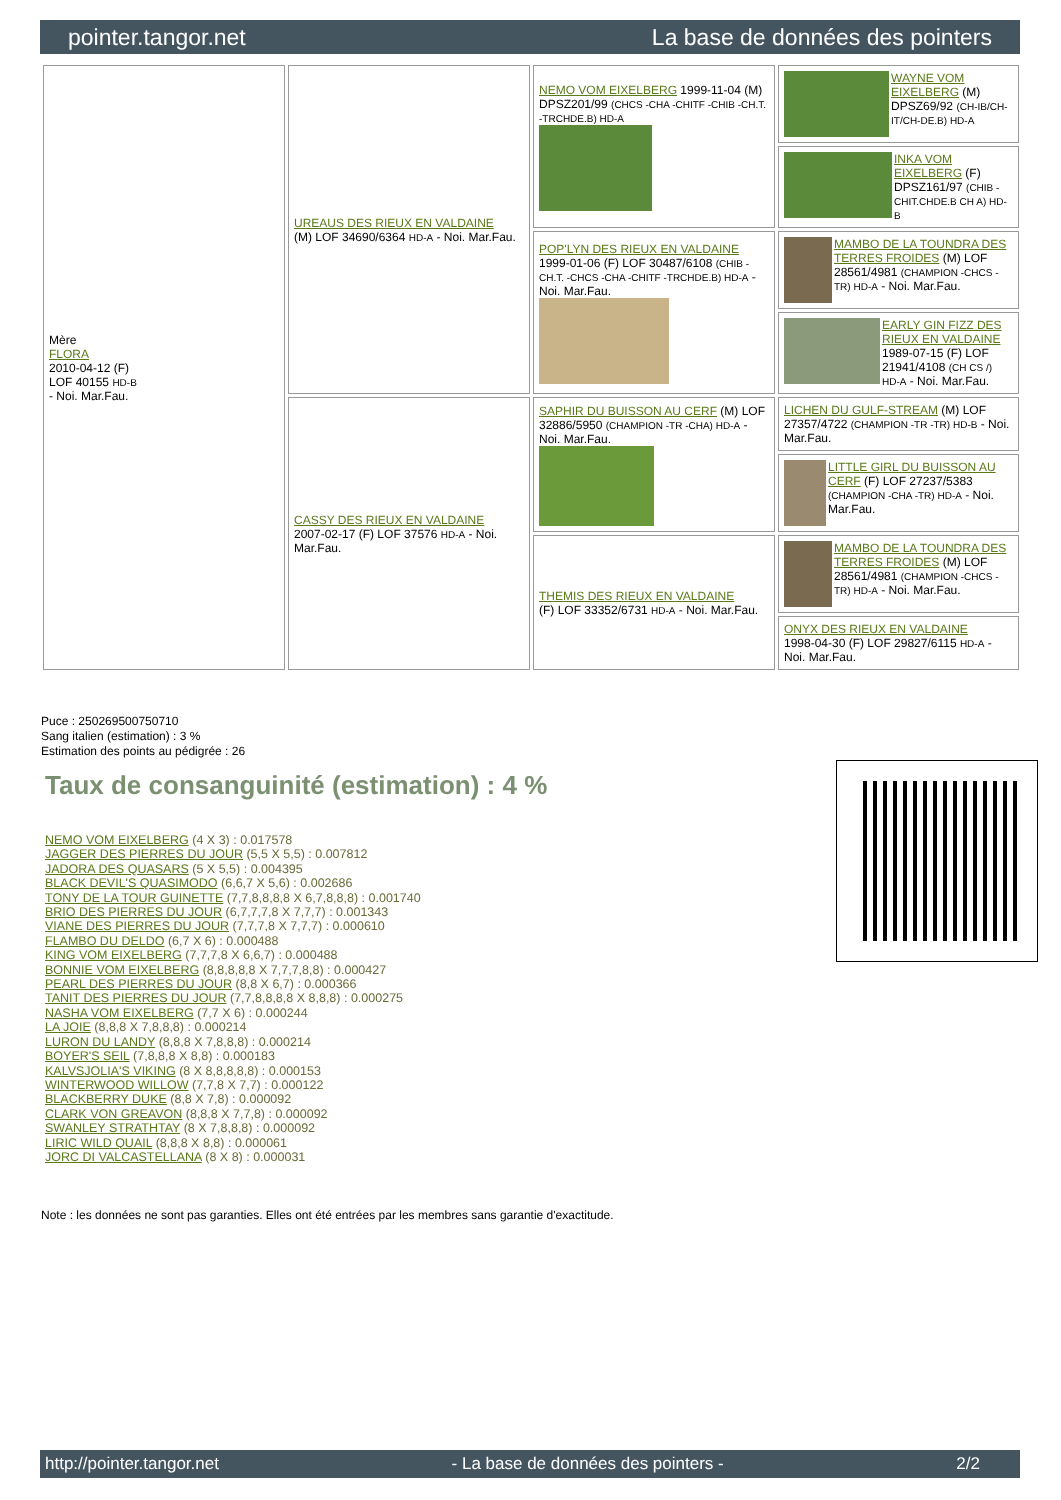pointer.tangor.net La base de données des pointers
| Mère FLORA 2010-04-12 (F) LOF 40155 HD-B - Noi. Mar.Fau. | UREAUS DES RIEUX EN VALDAINE (M) LOF 34690/6364 HD-A - Noi. Mar.Fau. | NEMO VOM EIXELBERG 1999-11-04 (M) DPSZ201/99 (CHCS -CHA -CHITF -CHIB -CH.T. -TRCHDE.B) HD-A | WAYNE VOM EIXELBERG (M) DPSZ69/92 (CH-IB/CH-IT/CH-DE.B) HD-A |
| | | | INKA VOM EIXELBERG (F) DPSZ161/97 (CHIB -CHIT.CHDE.B CH A) HD-B |
| | | POP'LYN DES RIEUX EN VALDAINE 1999-01-06 (F) LOF 30487/6108 (CHIB -CH.T. -CHCS -CHA -CHITF -TRCHDE.B) HD-A - Noi. Mar.Fau. | MAMBO DE LA TOUNDRA DES TERRES FROIDES (M) LOF 28561/4981 (CHAMPION -CHCS -TR) HD-A - Noi. Mar.Fau. |
| | | | EARLY GIN FIZZ DES RIEUX EN VALDAINE 1989-07-15 (F) LOF 21941/4108 (CH CS /) HD-A - Noi. Mar.Fau. |
| | CASSY DES RIEUX EN VALDAINE 2007-02-17 (F) LOF 37576 HD-A - Noi. Mar.Fau. | SAPHIR DU BUISSON AU CERF (M) LOF 32886/5950 (CHAMPION -TR -CHA) HD-A - Noi. Mar.Fau. | LICHEN DU GULF-STREAM (M) LOF 27357/4722 (CHAMPION -TR -TR) HD-B - Noi. Mar.Fau. |
| | | | LITTLE GIRL DU BUISSON AU CERF (F) LOF 27237/5383 (CHAMPION -CHA -TR) HD-A - Noi. Mar.Fau. |
| | | THEMIS DES RIEUX EN VALDAINE (F) LOF 33352/6731 HD-A - Noi. Mar.Fau. | MAMBO DE LA TOUNDRA DES TERRES FROIDES (M) LOF 28561/4981 (CHAMPION -CHCS -TR) HD-A - Noi. Mar.Fau. |
| | | | ONYX DES RIEUX EN VALDAINE 1998-04-30 (F) LOF 29827/6115 HD-A - Noi. Mar.Fau. |
Puce : 250269500750710
Sang italien (estimation) : 3 %
Estimation des points au pédigrée : 26
Taux de consanguinité (estimation) : 4 %
NEMO VOM EIXELBERG (4 X 3) : 0.017578
JAGGER DES PIERRES DU JOUR (5,5 X 5,5) : 0.007812
JADORA DES QUASARS (5 X 5,5) : 0.004395
BLACK DEVIL'S QUASIMODO (6,6,7 X 5,6) : 0.002686
TONY DE LA TOUR GUINETTE (7,7,8,8,8,8 X 6,7,8,8,8) : 0.001740
BRIO DES PIERRES DU JOUR (6,7,7,7,8 X 7,7,7) : 0.001343
VIANE DES PIERRES DU JOUR (7,7,7,8 X 7,7,7) : 0.000610
FLAMBO DU DELDO (6,7 X 6) : 0.000488
KING VOM EIXELBERG (7,7,7,8 X 6,6,7) : 0.000488
BONNIE VOM EIXELBERG (8,8,8,8,8 X 7,7,7,8,8) : 0.000427
PEARL DES PIERRES DU JOUR (8,8 X 6,7) : 0.000366
TANIT DES PIERRES DU JOUR (7,7,8,8,8,8 X 8,8,8) : 0.000275
NASHA VOM EIXELBERG (7,7 X 6) : 0.000244
LA JOIE (8,8,8 X 7,8,8,8) : 0.000214
LURON DU LANDY (8,8,8 X 7,8,8,8) : 0.000214
BOYER'S SEIL (7,8,8,8 X 8,8) : 0.000183
KALVSJOLIA'S VIKING (8 X 8,8,8,8,8) : 0.000153
WINTERWOOD WILLOW (7,7,8 X 7,7) : 0.000122
BLACKBERRY DUKE (8,8 X 7,8) : 0.000092
CLARK VON GREAVON (8,8,8 X 7,7,8) : 0.000092
SWANLEY STRATHTAY (8 X 7,8,8,8) : 0.000092
LIRIC WILD QUAIL (8,8,8 X 8,8) : 0.000061
JORC DI VALCASTELLANA (8 X 8) : 0.000031
Note : les données ne sont pas garanties. Elles ont été entrées par les membres sans garantie d'exactitude.
http://pointer.tangor.net - La base de données des pointers - 2/2